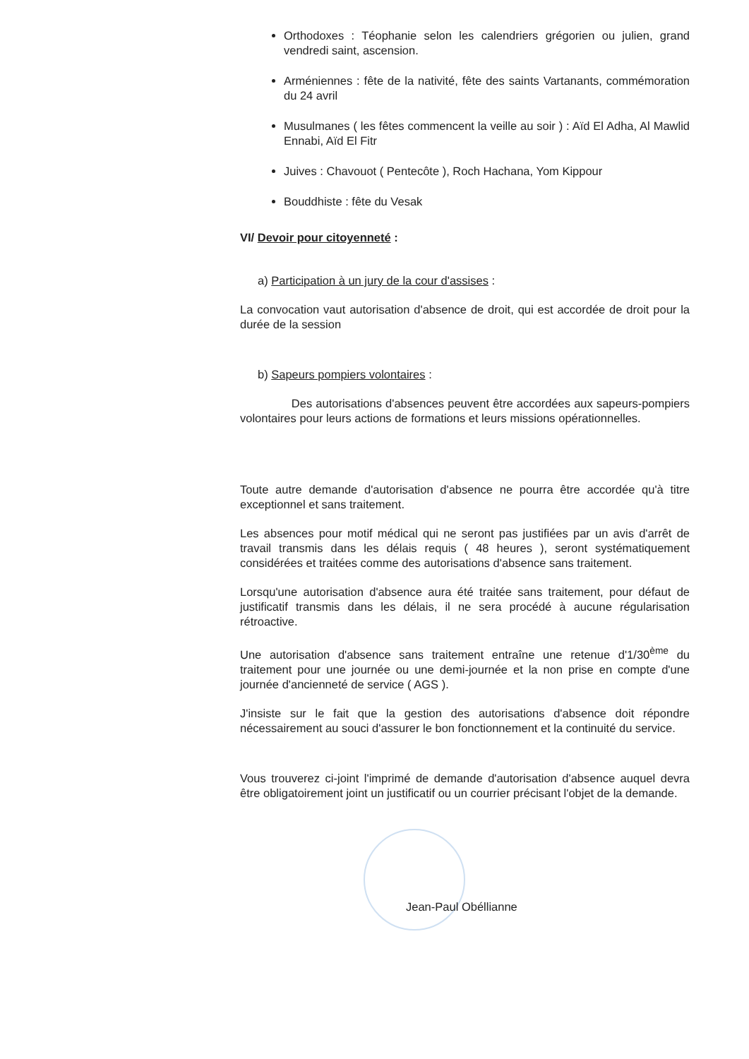Orthodoxes : Téophanie selon les calendriers grégorien ou julien, grand vendredi saint, ascension.
Arméniennes : fête de la nativité, fête des saints Vartanants, commémoration du 24 avril
Musulmanes ( les fêtes commencent la veille au soir ) : Aïd El Adha, Al Mawlid Ennabi, Aïd El Fitr
Juives : Chavouot ( Pentecôte ), Roch Hachana, Yom Kippour
Bouddhiste : fête du Vesak
VI/ Devoir pour citoyenneté :
a) Participation à un jury de la cour d'assises :
La convocation vaut autorisation d'absence de droit, qui est accordée de droit pour la durée de la session
b) Sapeurs pompiers volontaires :
Des autorisations d'absences peuvent être accordées aux sapeurs-pompiers volontaires pour leurs actions de formations et leurs missions opérationnelles.
Toute autre demande d'autorisation d'absence ne pourra être accordée qu'à titre exceptionnel et sans traitement.
Les absences pour motif médical qui ne seront pas justifiées par un avis d'arrêt de travail transmis dans les délais requis ( 48 heures ), seront systématiquement considérées et traitées comme des autorisations d'absence sans traitement.
Lorsqu'une autorisation d'absence aura été traitée sans traitement, pour défaut de justificatif transmis dans les délais, il ne sera procédé à aucune régularisation rétroactive.
Une autorisation d'absence sans traitement entraîne une retenue d'1/30<sup>ème</sup> du traitement pour une journée ou une demi-journée et la non prise en compte d'une journée d'ancienneté de service ( AGS ).
J'insiste sur le fait que la gestion des autorisations d'absence doit répondre nécessairement au souci d'assurer le bon fonctionnement et la continuité du service.
Vous trouverez ci-joint l'imprimé de demande d'autorisation d'absence auquel devra être obligatoirement joint un justificatif ou un courrier précisant l'objet de la demande.
Jean-Paul Obéllianne